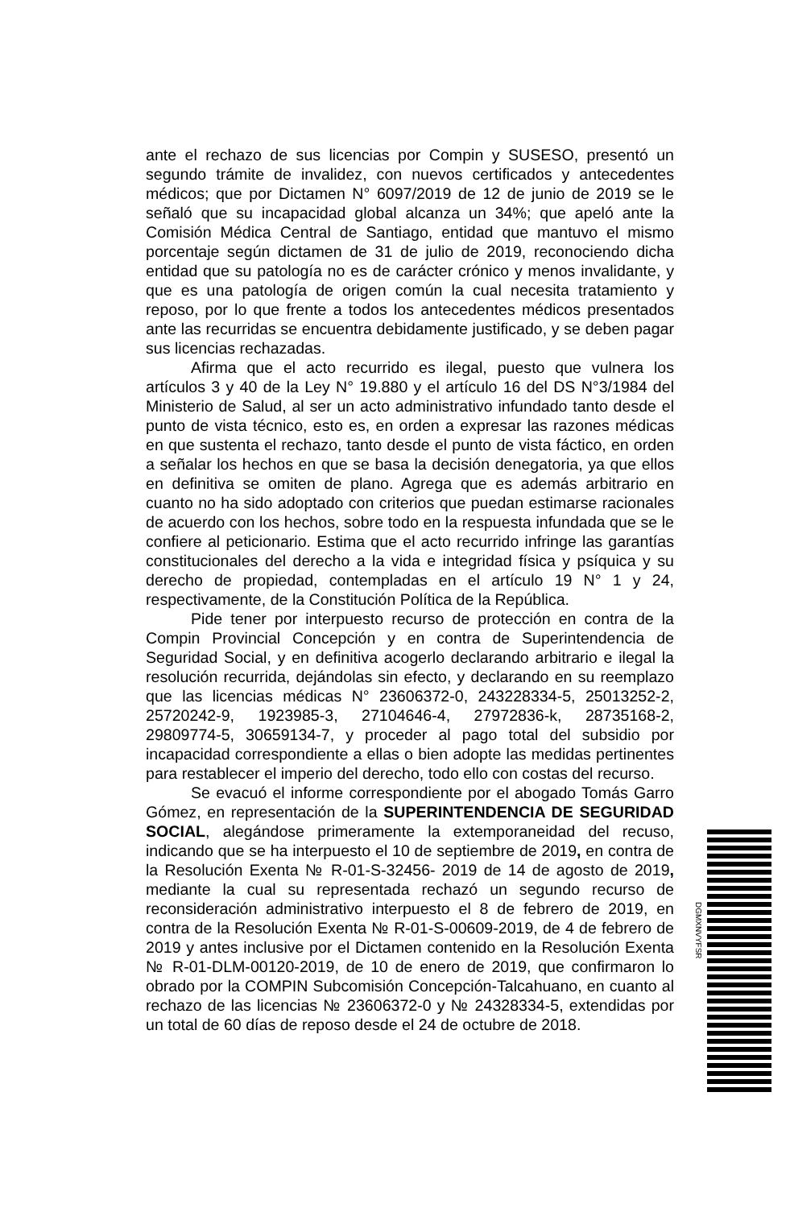ante el rechazo de sus licencias por Compin y SUSESO, presentó un segundo trámite de invalidez, con nuevos certificados y antecedentes médicos; que por Dictamen N° 6097/2019 de 12 de junio de 2019 se le señaló que su incapacidad global alcanza un 34%; que apeló ante la Comisión Médica Central de Santiago, entidad que mantuvo el mismo porcentaje según dictamen de 31 de julio de 2019, reconociendo dicha entidad que su patología no es de carácter crónico y menos invalidante, y que es una patología de origen común la cual necesita tratamiento y reposo, por lo que frente a todos los antecedentes médicos presentados ante las recurridas se encuentra debidamente justificado, y se deben pagar sus licencias rechazadas.
Afirma que el acto recurrido es ilegal, puesto que vulnera los artículos 3 y 40 de la Ley N° 19.880 y el artículo 16 del DS N°3/1984 del Ministerio de Salud, al ser un acto administrativo infundado tanto desde el punto de vista técnico, esto es, en orden a expresar las razones médicas en que sustenta el rechazo, tanto desde el punto de vista fáctico, en orden a señalar los hechos en que se basa la decisión denegatoria, ya que ellos en definitiva se omiten de plano. Agrega que es además arbitrario en cuanto no ha sido adoptado con criterios que puedan estimarse racionales de acuerdo con los hechos, sobre todo en la respuesta infundada que se le confiere al peticionario. Estima que el acto recurrido infringe las garantías constitucionales del derecho a la vida e integridad física y psíquica y su derecho de propiedad, contempladas en el artículo 19 N° 1 y 24, respectivamente, de la Constitución Política de la República.
Pide tener por interpuesto recurso de protección en contra de la Compin Provincial Concepción y en contra de Superintendencia de Seguridad Social, y en definitiva acogerlo declarando arbitrario e ilegal la resolución recurrida, dejándolas sin efecto, y declarando en su reemplazo que las licencias médicas N° 23606372-0, 243228334-5, 25013252-2, 25720242-9, 1923985-3, 27104646-4, 27972836-k, 28735168-2, 29809774-5, 30659134-7, y proceder al pago total del subsidio por incapacidad correspondiente a ellas o bien adopte las medidas pertinentes para restablecer el imperio del derecho, todo ello con costas del recurso.
Se evacuó el informe correspondiente por el abogado Tomás Garro Gómez, en representación de la SUPERINTENDENCIA DE SEGURIDAD SOCIAL, alegándose primeramente la extemporaneidad del recuso, indicando que se ha interpuesto el 10 de septiembre de 2019, en contra de la Resolución Exenta № R-01-S-32456- 2019 de 14 de agosto de 2019, mediante la cual su representada rechazó un segundo recurso de reconsideración administrativo interpuesto el 8 de febrero de 2019, en contra de la Resolución Exenta № R-01-S-00609-2019, de 4 de febrero de 2019 y antes inclusive por el Dictamen contenido en la Resolución Exenta № R-01-DLM-00120-2019, de 10 de enero de 2019, que confirmaron lo obrado por la COMPIN Subcomisión Concepción-Talcahuano, en cuanto al rechazo de las licencias № 23606372-0 y № 24328334-5, extendidas por un total de 60 días de reposo desde el 24 de octubre de 2018.
DGMXNVYFSR